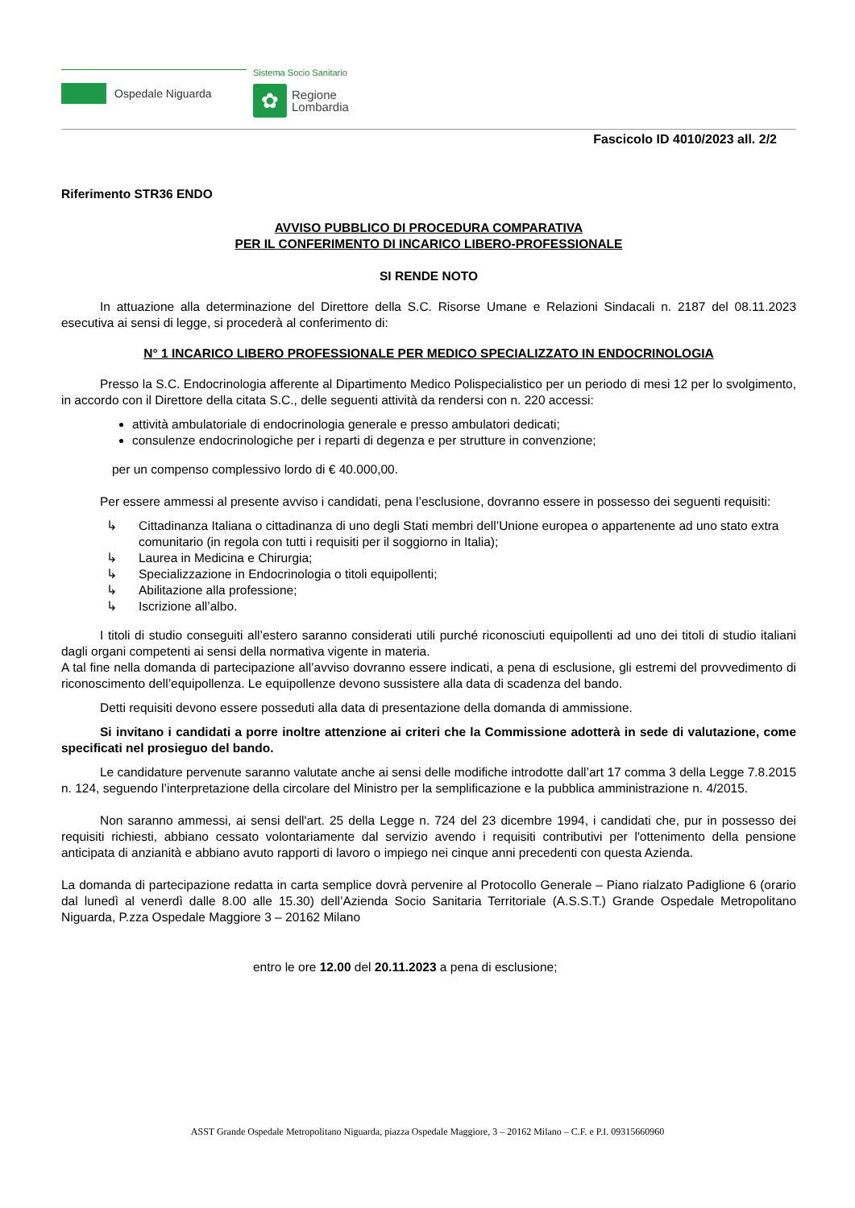Ospedale Niguarda
Sistema Socio Sanitario
✿
Regione
Lombardia
Fascicolo ID 4010/2023 all. 2/2
Riferimento STR36 ENDO
AVVISO PUBBLICO DI PROCEDURA COMPARATIVA
PER IL CONFERIMENTO DI INCARICO LIBERO-PROFESSIONALE
SI RENDE NOTO
In attuazione alla determinazione del Direttore della S.C. Risorse Umane e Relazioni Sindacali n. 2187 del 08.11.2023 esecutiva ai sensi di legge, si procederà al conferimento di:
N° 1 INCARICO LIBERO PROFESSIONALE PER MEDICO SPECIALIZZATO IN ENDOCRINOLOGIA
Presso la S.C. Endocrinologia afferente al Dipartimento Medico Polispecialistico per un periodo di mesi 12 per lo svolgimento, in accordo con il Direttore della citata S.C., delle seguenti attività da rendersi con n. 220 accessi:
attività ambulatoriale di endocrinologia generale e presso ambulatori dedicati;
consulenze endocrinologiche per i reparti di degenza e per strutture in convenzione;
per un compenso complessivo lordo di € 40.000,00.
Per essere ammessi al presente avviso i candidati, pena l’esclusione, dovranno essere in possesso dei seguenti requisiti:
↳ Cittadinanza Italiana o cittadinanza di uno degli Stati membri dell’Unione europea o appartenente ad uno stato extra comunitario (in regola con tutti i requisiti per il soggiorno in Italia);
↳ Laurea in Medicina e Chirurgia;
↳ Specializzazione in Endocrinologia o titoli equipollenti;
↳ Abilitazione alla professione;
↳ Iscrizione all’albo.
I titoli di studio conseguiti all’estero saranno considerati utili purché riconosciuti equipollenti ad uno dei titoli di studio italiani dagli organi competenti ai sensi della normativa vigente in materia.
A tal fine nella domanda di partecipazione all’avviso dovranno essere indicati, a pena di esclusione, gli estremi del provvedimento di riconoscimento dell’equipollenza. Le equipollenze devono sussistere alla data di scadenza del bando.
Detti requisiti devono essere posseduti alla data di presentazione della domanda di ammissione.
Si invitano i candidati a porre inoltre attenzione ai criteri che la Commissione adotterà in sede di valutazione, come specificati nel prosieguo del bando.
Le candidature pervenute saranno valutate anche ai sensi delle modifiche introdotte dall’art 17 comma 3 della Legge 7.8.2015 n. 124, seguendo l’interpretazione della circolare del Ministro per la semplificazione e la pubblica amministrazione n. 4/2015.
Non saranno ammessi, ai sensi dell'art. 25 della Legge n. 724 del 23 dicembre 1994, i candidati che, pur in possesso dei requisiti richiesti, abbiano cessato volontariamente dal servizio avendo i requisiti contributivi per l'ottenimento della pensione anticipata di anzianità e abbiano avuto rapporti di lavoro o impiego nei cinque anni precedenti con questa Azienda.
La domanda di partecipazione redatta in carta semplice dovrà pervenire al Protocollo Generale – Piano rialzato Padiglione 6 (orario dal lunedì al venerdì dalle 8.00 alle 15.30) dell’Azienda Socio Sanitaria Territoriale (A.S.S.T.) Grande Ospedale Metropolitano Niguarda, P.zza Ospedale Maggiore 3 – 20162 Milano
entro le ore 12.00 del 20.11.2023 a pena di esclusione;
ASST Grande Ospedale Metropolitano Niguarda, piazza Ospedale Maggiore, 3 – 20162 Milano – C.F. e P.I. 09315660960